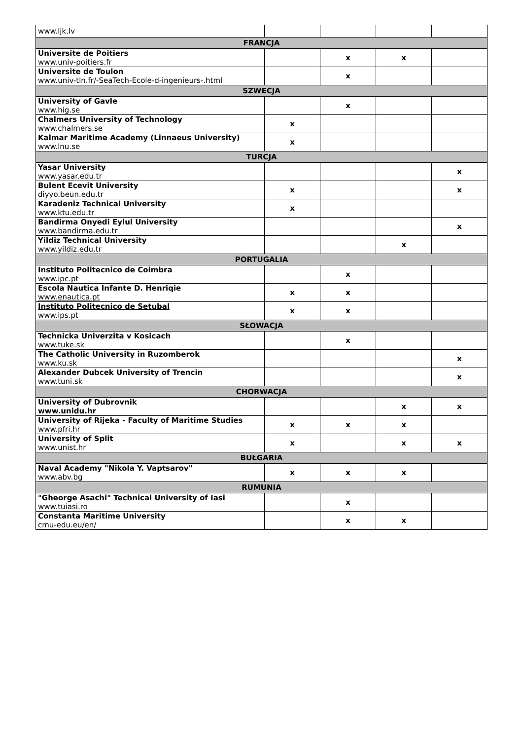| www.ljk.lv | | | | |
| FRANCJA | | | | |
| Universite de Poitiers www.univ-poitiers.fr | | x | x | |
| Universite de Toulon www.univ-tln.fr/-SeaTech-Ecole-d-ingenieurs-.html | | x | | |
| SZWECJA | | | | |
| University of Gavle www.hig.se | | x | | |
| Chalmers University of Technology www.chalmers.se | x | | | |
| Kalmar Maritime Academy (Linnaeus University) www.lnu.se | x | | | |
| TURCJA | | | | |
| Yasar University www.yasar.edu.tr | | | | x |
| Bulent Ecevit University diyyo.beun.edu.tr | x | | | x |
| Karadeniz Technical University www.ktu.edu.tr | x | | | |
| Bandirma Onyedi Eylul University www.bandirma.edu.tr | | | | x |
| Yildiz Technical University www.yildiz.edu.tr | | | x | |
| PORTUGALIA | | | | |
| Instituto Politecnico de Coimbra www.ipc.pt | | x | | |
| Escola Nautica Infante D. Henriqie www.enautica.pt | x | x | | |
| Instituto Politecnico de Setubal www.ips.pt | x | x | | |
| SŁOWACJA | | | | |
| Technicka Univerzita v Kosicach www.tuke.sk | | x | | |
| The Catholic University in Ruzomberok www.ku.sk | | | | x |
| Alexander Dubcek University of Trencin www.tuni.sk | | | | x |
| CHORWACJA | | | | |
| University of Dubrovnik www.unidu.hr | | | x | x |
| University of Rijeka - Faculty of Maritime Studies www.pfri.hr | x | x | x | |
| University of Split www.unist.hr | x | | x | x |
| BUŁGARIA | | | | |
| Naval Academy "Nikola Y. Vaptsarov" www.abv.bg | x | x | x | |
| RUMUNIA | | | | |
| "Gheorge Asachi" Technical University of Iasi www.tuiasi.ro | | x | | |
| Constanta Maritime University cmu-edu.eu/en/ | | x | x | |